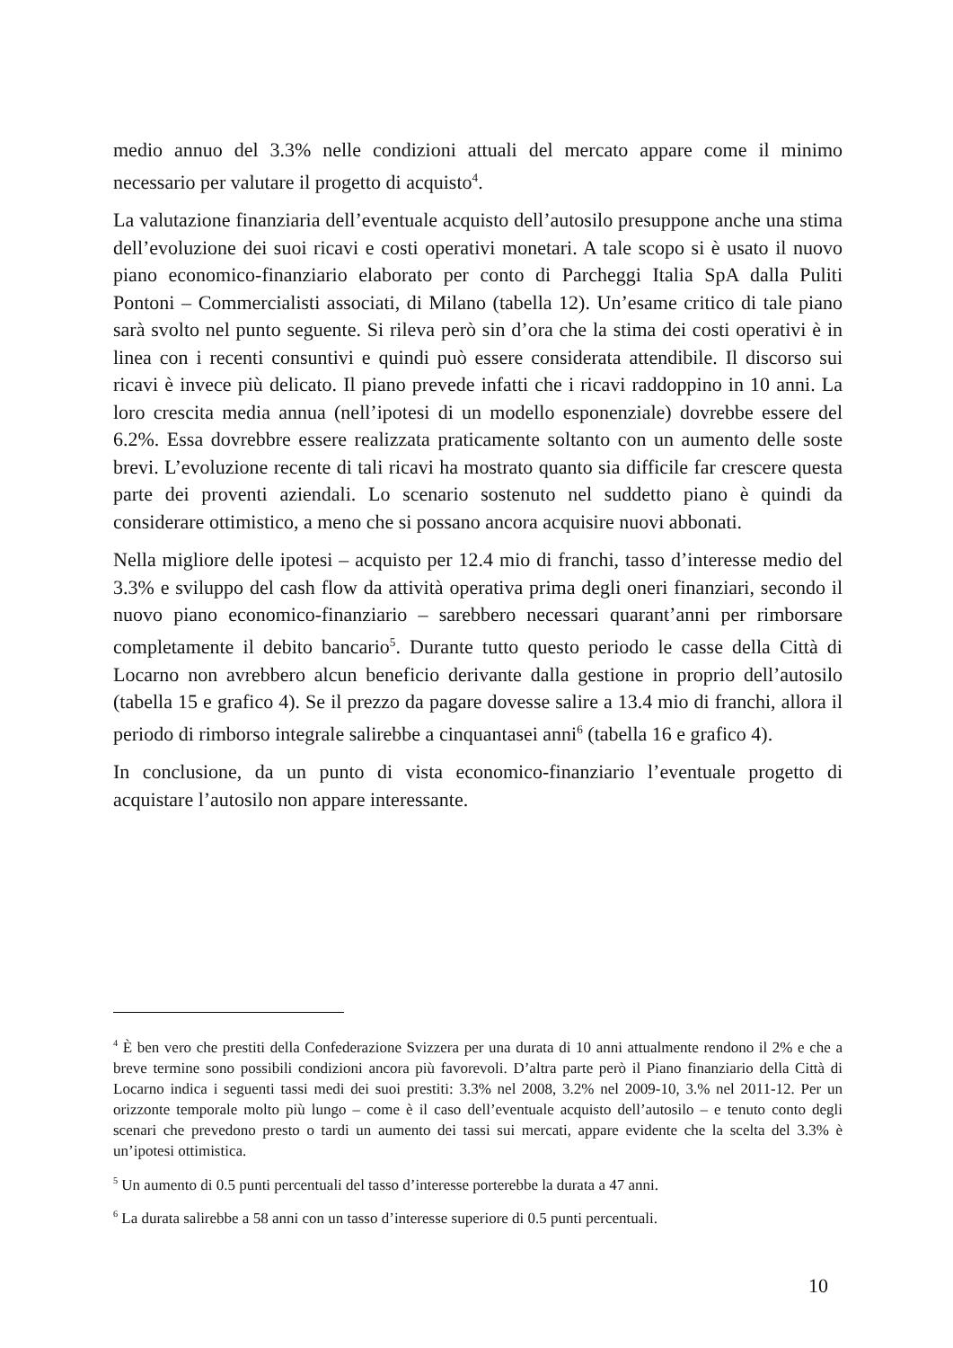medio annuo del 3.3% nelle condizioni attuali del mercato appare come il minimo necessario per valutare il progetto di acquisto<sup>4</sup>.
La valutazione finanziaria dell’eventuale acquisto dell’autosilo presuppone anche una stima dell’evoluzione dei suoi ricavi e costi operativi monetari. A tale scopo si è usato il nuovo piano economico-finanziario elaborato per conto di Parcheggi Italia SpA dalla Puliti Pontoni – Commercialisti associati, di Milano (tabella 12). Un’esame critico di tale piano sarà svolto nel punto seguente. Si rileva però sin d’ora che la stima dei costi operativi è in linea con i recenti consuntivi e quindi può essere considerata attendibile. Il discorso sui ricavi è invece più delicato. Il piano prevede infatti che i ricavi raddoppino in 10 anni. La loro crescita media annua (nell’ipotesi di un modello esponenziale) dovrebbe essere del 6.2%. Essa dovrebbre essere realizzata praticamente soltanto con un aumento delle soste brevi. L’evoluzione recente di tali ricavi ha mostrato quanto sia difficile far crescere questa parte dei proventi aziendali. Lo scenario sostenuto nel suddetto piano è quindi da considerare ottimistico, a meno che si possano ancora acquisire nuovi abbonati.
Nella migliore delle ipotesi – acquisto per 12.4 mio di franchi, tasso d’interesse medio del 3.3% e sviluppo del cash flow da attività operativa prima degli oneri finanziari, secondo il nuovo piano economico-finanziario – sarebbero necessari quarant’anni per rimborsare completamente il debito bancario<sup>5</sup>. Durante tutto questo periodo le casse della Città di Locarno non avrebbero alcun beneficio derivante dalla gestione in proprio dell’autosilo (tabella 15 e grafico 4). Se il prezzo da pagare dovesse salire a 13.4 mio di franchi, allora il periodo di rimborso integrale salirebbe a cinquantasei anni<sup>6</sup> (tabella 16 e grafico 4).
In conclusione, da un punto di vista economico-finanziario l’eventuale progetto di acquistare l’autosilo non appare interessante.
<sup>4</sup> È ben vero che prestiti della Confederazione Svizzera per una durata di 10 anni attualmente rendono il 2% e che a breve termine sono possibili condizioni ancora più favorevoli. D’altra parte però il Piano finanziario della Città di Locarno indica i seguenti tassi medi dei suoi prestiti: 3.3% nel 2008, 3.2% nel 2009-10, 3.% nel 2011-12. Per un orizzonte temporale molto più lungo – come è il caso dell’eventuale acquisto dell’autosilo – e tenuto conto degli scenari che prevedono presto o tardi un aumento dei tassi sui mercati, appare evidente che la scelta del 3.3% è un’ipotesi ottimistica.
<sup>5</sup> Un aumento di 0.5 punti percentuali del tasso d’interesse porterebbe la durata a 47 anni.
<sup>6</sup> La durata salirebbe a 58 anni con un tasso d’interesse superiore di 0.5 punti percentuali.
10